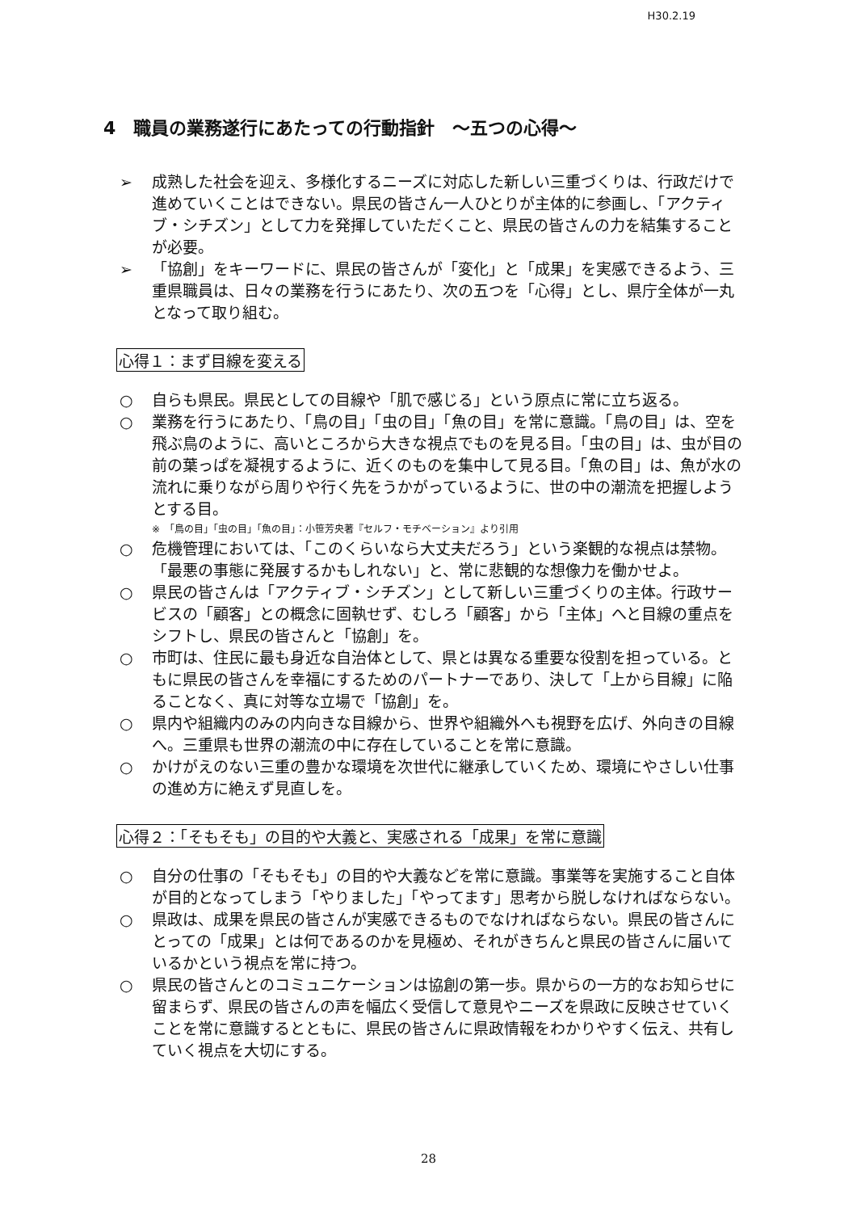H30.2.19
4　職員の業務遂行にあたっての行動指針　～五つの心得～
➢ 成熟した社会を迎え、多様化するニーズに対応した新しい三重づくりは、行政だけで進めていくことはできない。県民の皆さん一人ひとりが主体的に参画し、「アクティブ・シチズン」として力を発揮していただくこと、県民の皆さんの力を結集することが必要。
➢ 「協創」をキーワードに、県民の皆さんが「変化」と「成果」を実感できるよう、三重県職員は、日々の業務を行うにあたり、次の五つを「心得」とし、県庁全体が一丸となって取り組む。
心得１：まず目線を変える
○ 自らも県民。県民としての目線や「肌で感じる」という原点に常に立ち返る。
○ 業務を行うにあたり、「鳥の目」「虫の目」「魚の目」を常に意識。「鳥の目」は、空を飛ぶ鳥のように、高いところから大きな視点でものを見る目。「虫の目」は、虫が目の前の葉っぱを凝視するように、近くのものを集中して見る目。「魚の目」は、魚が水の流れに乗りながら周りや行く先をうかがっているように、世の中の潮流を把握しようとする目。
※　「鳥の目」「虫の目」「魚の目」：小笹芳央著『セルフ・モチベーション』より引用
○ 危機管理においては、「このくらいなら大丈夫だろう」という楽観的な視点は禁物。「最悪の事態に発展するかもしれない」と、常に悲観的な想像力を働かせよ。
○ 県民の皆さんは「アクティブ・シチズン」として新しい三重づくりの主体。行政サービスの「顧客」との概念に固執せず、むしろ「顧客」から「主体」へと目線の重点をシフトし、県民の皆さんと「協創」を。
○ 市町は、住民に最も身近な自治体として、県とは異なる重要な役割を担っている。ともに県民の皆さんを幸福にするためのパートナーであり、決して「上から目線」に陥ることなく、真に対等な立場で「協創」を。
○ 県内や組織内のみの内向きな目線から、世界や組織外へも視野を広げ、外向きの目線へ。三重県も世界の潮流の中に存在していることを常に意識。
○ かけがえのない三重の豊かな環境を次世代に継承していくため、環境にやさしい仕事の進め方に絶えず見直しを。
心得２：「そもそも」の目的や大義と、実感される「成果」を常に意識
○ 自分の仕事の「そもそも」の目的や大義などを常に意識。事業等を実施すること自体が目的となってしまう「やりました」「やってます」思考から脱しなければならない。
○ 県政は、成果を県民の皆さんが実感できるものでなければならない。県民の皆さんにとっての「成果」とは何であるのかを見極め、それがきちんと県民の皆さんに届いているかという視点を常に持つ。
○ 県民の皆さんとのコミュニケーションは協創の第一歩。県からの一方的なお知らせに留まらず、県民の皆さんの声を幅広く受信して意見やニーズを県政に反映させていくことを常に意識するとともに、県民の皆さんに県政情報をわかりやすく伝え、共有していく視点を大切にする。
28